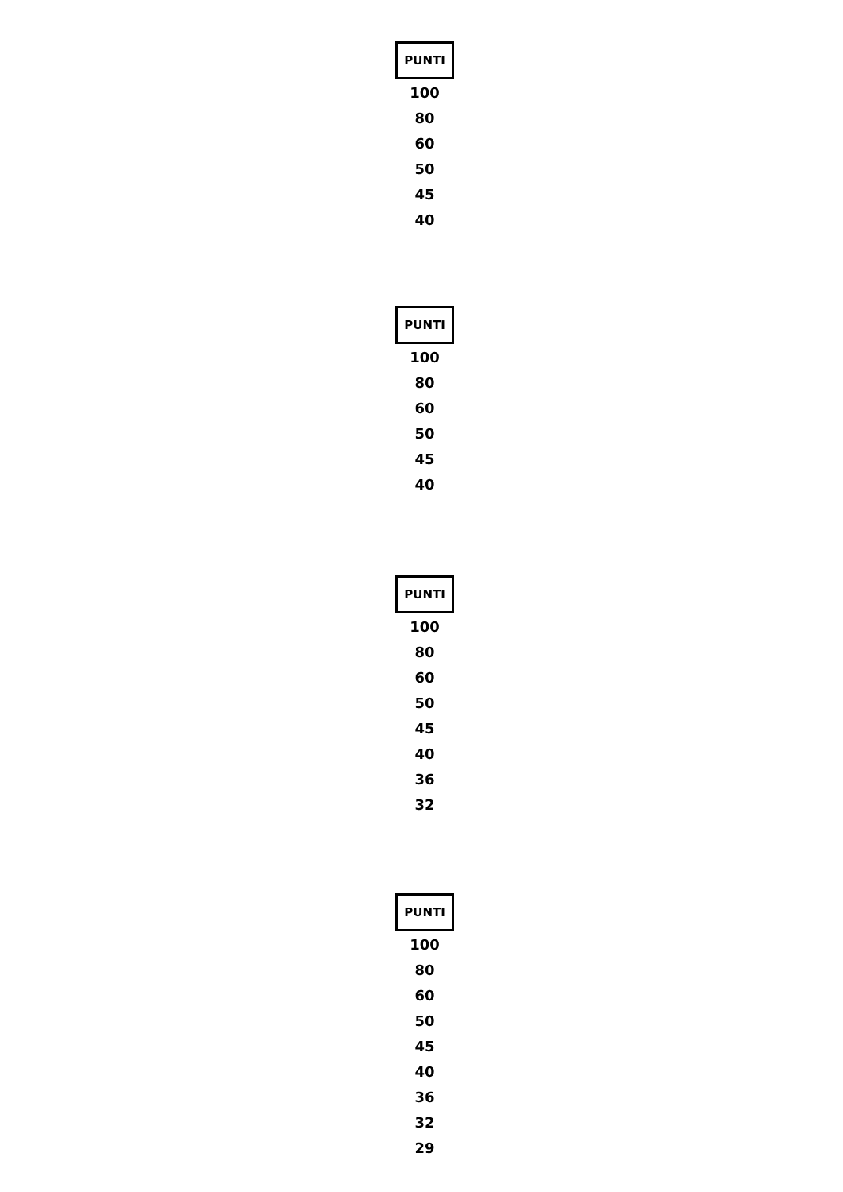| PUNTI |
| --- |
| 100 |
| 80 |
| 60 |
| 50 |
| 45 |
| 40 |
| PUNTI |
| --- |
| 100 |
| 80 |
| 60 |
| 50 |
| 45 |
| 40 |
| PUNTI |
| --- |
| 100 |
| 80 |
| 60 |
| 50 |
| 45 |
| 40 |
| 36 |
| 32 |
| PUNTI |
| --- |
| 100 |
| 80 |
| 60 |
| 50 |
| 45 |
| 40 |
| 36 |
| 32 |
| 29 |